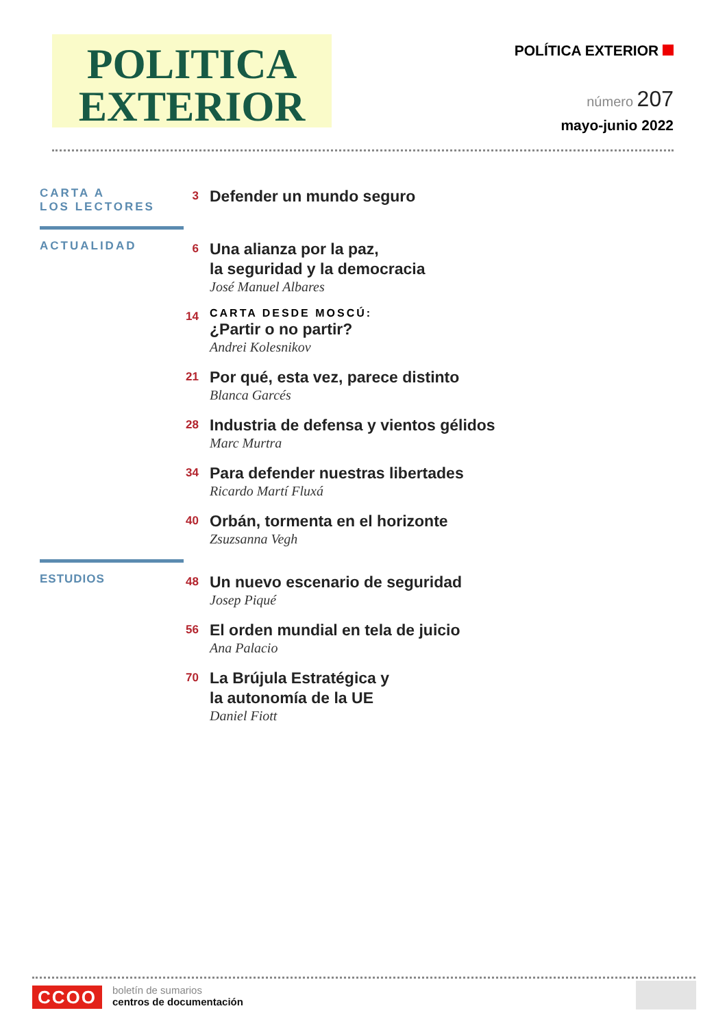POLITICA
EXTERIOR
POLÍTICA EXTERIOR
número 207
mayo-junio 2022
CARTA A
LOS LECTORES
3
Defender un mundo seguro
ACTUALIDAD
6
Una alianza por la paz,
la seguridad y la democracia
José Manuel Albares
14
CARTA DESDE MOSCÚ:
¿Partir o no partir?
Andrei Kolesnikov
21
Por qué, esta vez, parece distinto
Blanca Garcés
28
Industria de defensa y vientos gélidos
Marc Murtra
34
Para defender nuestras libertades
Ricardo Martí Fluxá
40
Orbán, tormenta en el horizonte
Zsuzsanna Vegh
ESTUDIOS
48
Un nuevo escenario de seguridad
Josep Piqué
56
El orden mundial en tela de juicio
Ana Palacio
70
La Brújula Estratégica y
la autonomía de la UE
Daniel Fiott
CCOO
boletín de sumarios
centros de documentación